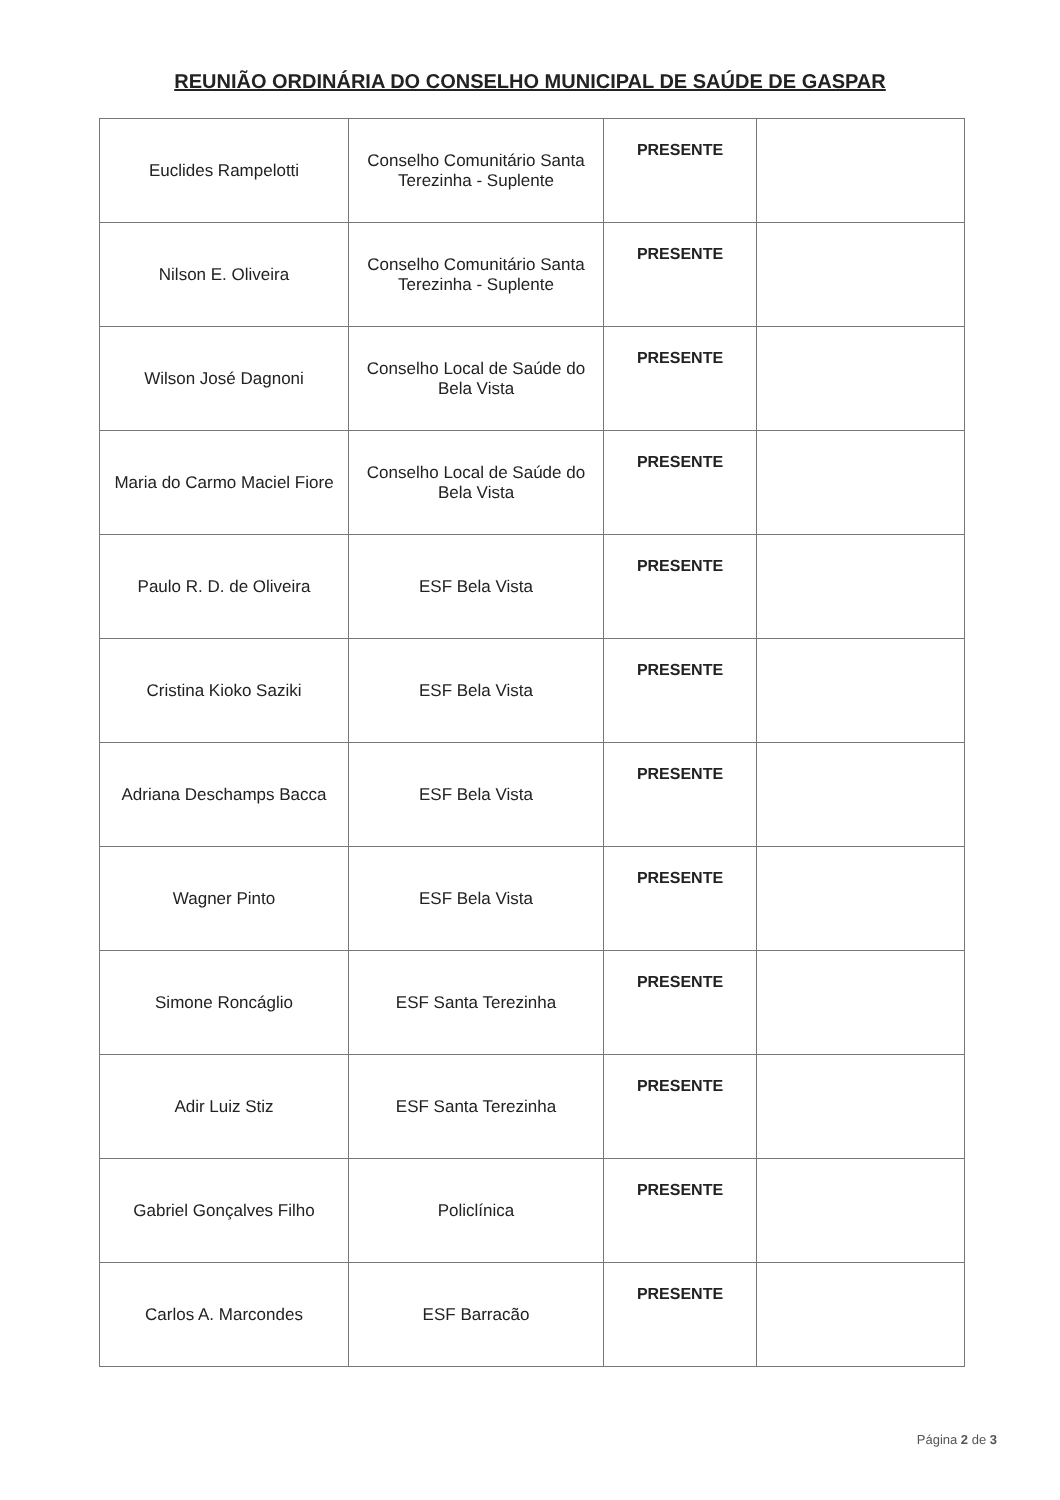REUNIÃO ORDINÁRIA DO CONSELHO MUNICIPAL DE SAÚDE DE GASPAR
| Euclides Rampelotti | Conselho Comunitário Santa Terezinha - Suplente | PRESENTE | |
| Nilson E. Oliveira | Conselho Comunitário Santa Terezinha - Suplente | PRESENTE | |
| Wilson José Dagnoni | Conselho Local de Saúde do Bela Vista | PRESENTE | |
| Maria do Carmo Maciel Fiore | Conselho Local de Saúde do Bela Vista | PRESENTE | |
| Paulo R. D. de Oliveira | ESF Bela Vista | PRESENTE | |
| Cristina Kioko Saziki | ESF Bela Vista | PRESENTE | |
| Adriana Deschamps Bacca | ESF Bela Vista | PRESENTE | |
| Wagner Pinto | ESF Bela Vista | PRESENTE | |
| Simone Roncáglio | ESF Santa Terezinha | PRESENTE | |
| Adir Luiz Stiz | ESF Santa Terezinha | PRESENTE | |
| Gabriel Gonçalves Filho | Policlínica | PRESENTE | |
| Carlos A. Marcondes | ESF Barracão | PRESENTE | |
Página 2 de 3